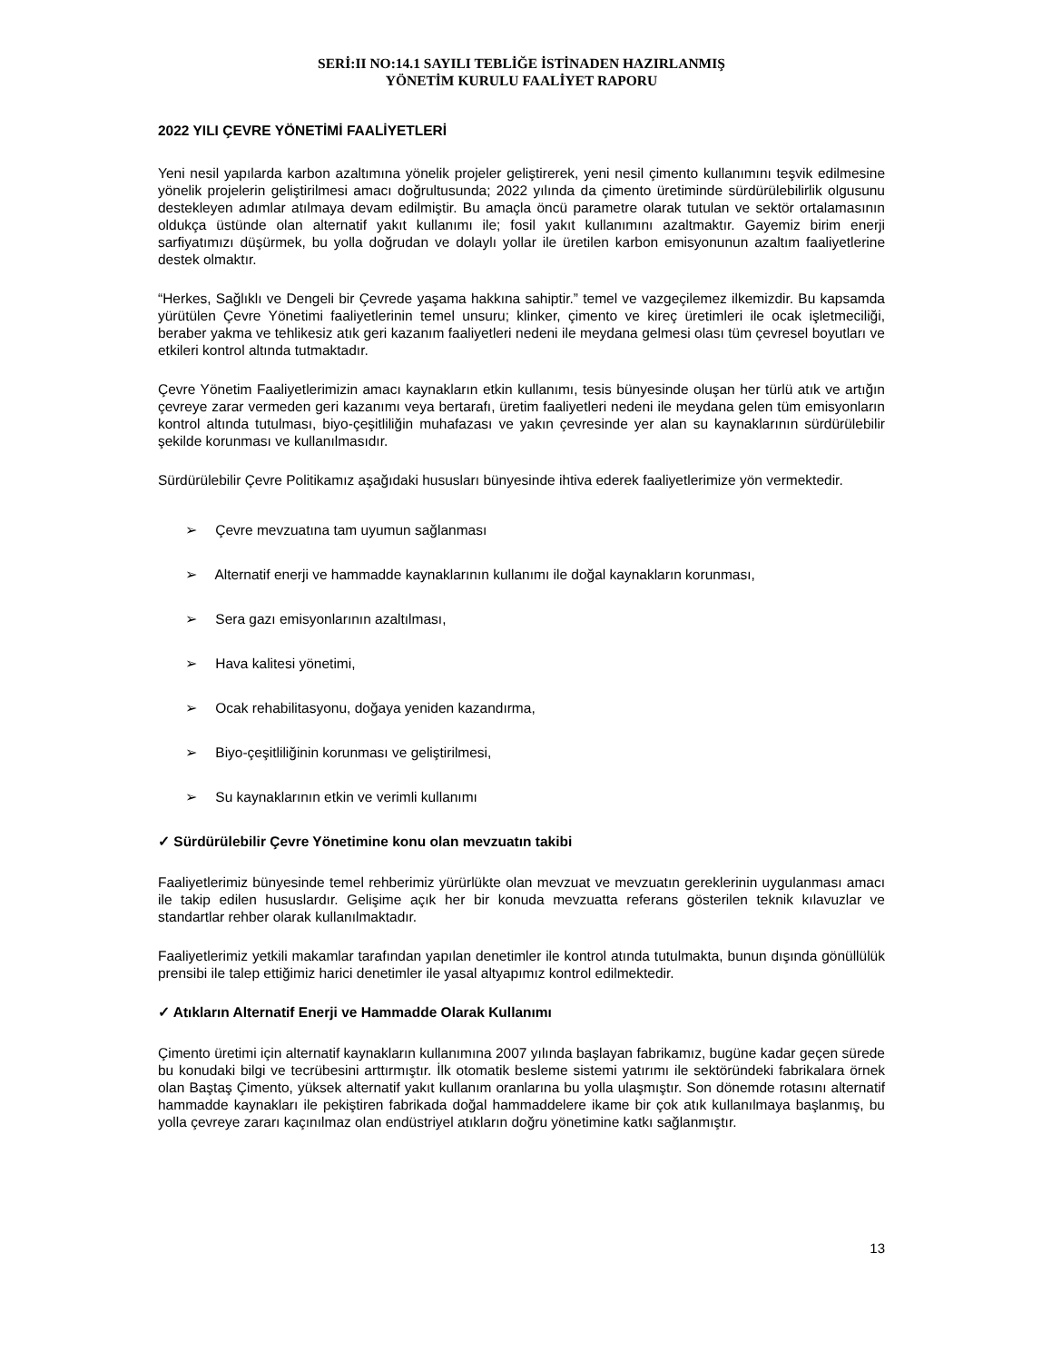SERİ:II NO:14.1 SAYILI TEBLİĞE İSTİNADEN HAZIRLANMIŞ
YÖNETİM KURULU FAALİYET RAPORU
2022 YILI ÇEVRE YÖNETİMİ FAALİYETLERİ
Yeni nesil yapılarda karbon azaltımına yönelik projeler geliştirerek, yeni nesil çimento kullanımını teşvik edilmesine yönelik projelerin geliştirilmesi amacı doğrultusunda; 2022 yılında da çimento üretiminde sürdürülebilirlik olgusunu destekleyen adımlar atılmaya devam edilmiştir. Bu amaçla öncü parametre olarak tutulan ve sektör ortalamasının oldukça üstünde olan alternatif yakıt kullanımı ile; fosil yakıt kullanımını azaltmaktır. Gayemiz birim enerji sarfiyatımızı düşürmek, bu yolla doğrudan ve dolaylı yollar ile üretilen karbon emisyonunun azaltım faaliyetlerine destek olmaktır.
“Herkes, Sağlıklı ve Dengeli bir Çevrede yaşama hakkına sahiptir.” temel ve vazgeçilemez ilkemizdir. Bu kapsamda yürütülen Çevre Yönetimi faaliyetlerinin temel unsuru; klinker, çimento ve kireç üretimleri ile ocak işletmeciliği, beraber yakma ve tehlikesiz atık geri kazanım faaliyetleri nedeni ile meydana gelmesi olası tüm çevresel boyutları ve etkileri kontrol altında tutmaktadır.
Çevre Yönetim Faaliyetlerimizin amacı kaynakların etkin kullanımı, tesis bünyesinde oluşan her türlü atık ve artığın çevreye zarar vermeden geri kazanımı veya bertarafı, üretim faaliyetleri nedeni ile meydana gelen tüm emisyonların kontrol altında tutulması, biyo-çeşitliliğin muhafazası ve yakın çevresinde yer alan su kaynaklarının sürdürülebilir şekilde korunması ve kullanılmasıdır.
Sürdürülebilir Çevre Politikamız aşağıdaki hususları bünyesinde ihtiva ederek faaliyetlerimize yön vermektedir.
➢ Çevre mevzuatına tam uyumun sağlanması
➢ Alternatif enerji ve hammadde kaynaklarının kullanımı ile doğal kaynakların korunması,
➢ Sera gazı emisyonlarının azaltılması,
➢ Hava kalitesi yönetimi,
➢ Ocak rehabilitasyonu, doğaya yeniden kazandırma,
➢ Biyo-çeşitliliğinin korunması ve geliştirilmesi,
➢ Su kaynaklarının etkin ve verimli kullanımı
✓ Sürdürülebilir Çevre Yönetimine konu olan mevzuatın takibi
Faaliyetlerimiz bünyesinde temel rehberimiz yürürlükte olan mevzuat ve mevzuatın gereklerinin uygulanması amacı ile takip edilen hususlardır. Gelişime açık her bir konuda mevzuatta referans gösterilen teknik kılavuzlar ve standartlar rehber olarak kullanılmaktadır.
Faaliyetlerimiz yetkili makamlar tarafından yapılan denetimler ile kontrol atında tutulmakta, bunun dışında gönüllülük prensibi ile talep ettiğimiz harici denetimler ile yasal altyapımız kontrol edilmektedir.
✓ Atıkların Alternatif Enerji ve Hammadde Olarak Kullanımı
Çimento üretimi için alternatif kaynakların kullanımına 2007 yılında başlayan fabrikamız, bugüne kadar geçen sürede bu konudaki bilgi ve tecrübesini arttırmıştır. İlk otomatik besleme sistemi yatırımı ile sektöründeki fabrikalara örnek olan Baştaş Çimento, yüksek alternatif yakıt kullanım oranlarına bu yolla ulaşmıştır. Son dönemde rotasını alternatif hammadde kaynakları ile pekiştiren fabrikada doğal hammaddelere ikame bir çok atık kullanılmaya başlanmış, bu yolla çevreye zararı kaçınılmaz olan endüstriyel atıkların doğru yönetimine katkı sağlanmıştır.
13